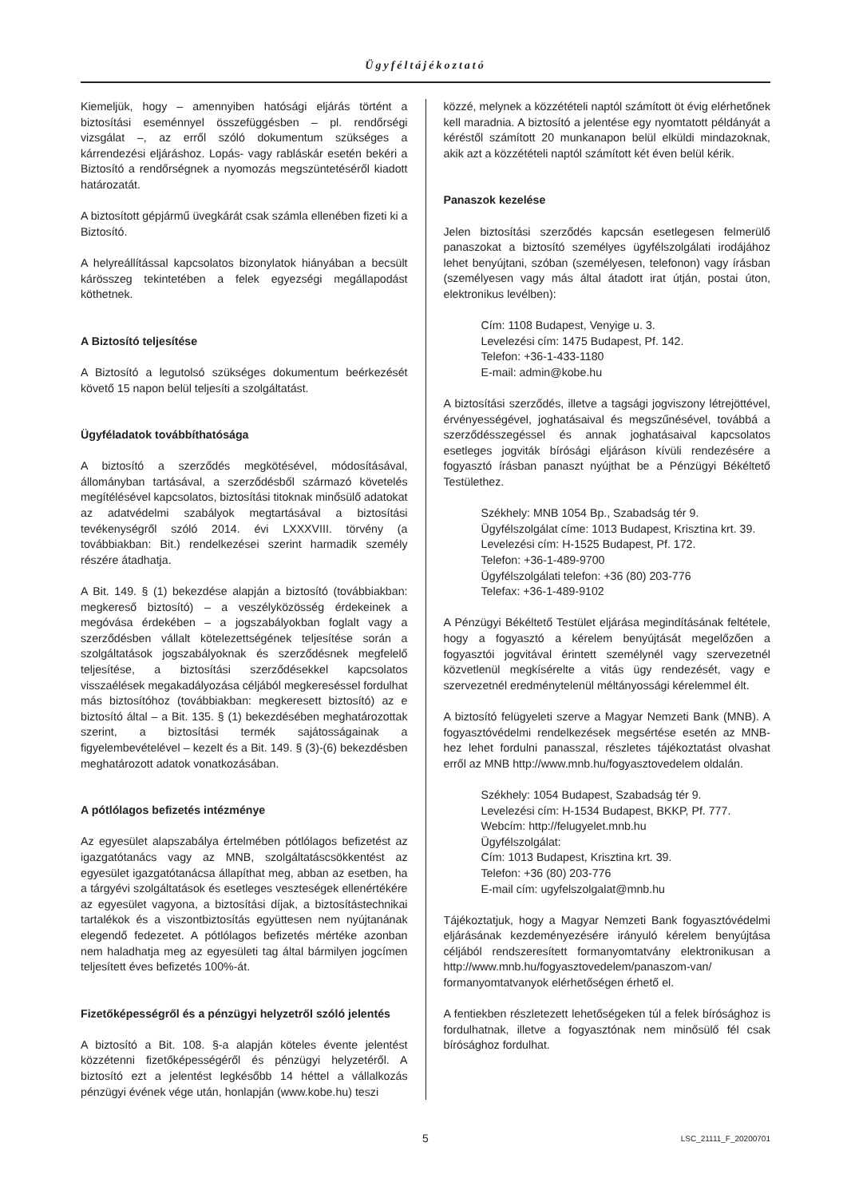Ügyféltájékoztató
Kiemeljük, hogy – amennyiben hatósági eljárás történt a biztosítási eseménnyel összefüggésben – pl. rendőrségi vizsgálat –, az erről szóló dokumentum szükséges a kárrendezési eljáráshoz. Lopás- vagy rabláskár esetén bekéri a Biztosító a rendőrségnek a nyomozás megszüntetéséről kiadott határozatát.
A biztosított gépjármű üvegkárát csak számla ellenében fizeti ki a Biztosító.
A helyreállítással kapcsolatos bizonylatok hiányában a becsült kárösszeg tekintetében a felek egyezségi megállapodást köthetnek.
A Biztosító teljesítése
A Biztosító a legutolsó szükséges dokumentum beérkezését követő 15 napon belül teljesíti a szolgáltatást.
Ügyféladatok továbbíthatósága
A biztosító a szerződés megkötésével, módosításával, állományban tartásával, a szerződésből származó követelés megítélésével kapcsolatos, biztosítási titoknak minősülő adatokat az adatvédelmi szabályok megtartásával a biztosítási tevékenységről szóló 2014. évi LXXXVIII. törvény (a továbbiakban: Bit.) rendelkezései szerint harmadik személy részére átadhatja.
A Bit. 149. § (1) bekezdése alapján a biztosító (továbbiakban: megkereső biztosító) – a veszélyközösség érdekeinek a megóvása érdekében – a jogszabályokban foglalt vagy a szerződésben vállalt kötelezettségének teljesítése során a szolgáltatások jogszabályoknak és szerződésnek megfelelő teljesítése, a biztosítási szerződésekkel kapcsolatos visszaélések megakadályozása céljából megkereséssel fordulhat más biztosítóhoz (továbbiakban: megkeresett biztosító) az e biztosító által – a Bit. 135. § (1) bekezdésében meghatározottak szerint, a biztosítási termék sajátosságainak a figyelembevételével – kezelt és a Bit. 149. § (3)-(6) bekezdésben meghatározott adatok vonatkozásában.
A pótlólagos befizetés intézménye
Az egyesület alapszabálya értelmében pótlólagos befizetést az igazgatótanács vagy az MNB, szolgáltatáscsökkentést az egyesület igazgatótanácsa állapíthat meg, abban az esetben, ha a tárgyévi szolgáltatások és esetleges veszteségek ellenértékére az egyesület vagyona, a biztosítási díjak, a biztosítástechnikai tartalékok és a viszontbiztosítás együttesen nem nyújtanának elegendő fedezetet. A pótlólagos befizetés mértéke azonban nem haladhatja meg az egyesületi tag által bármilyen jogcímen teljesített éves befizetés 100%-át.
Fizetőképességről és a pénzügyi helyzetről szóló jelentés
A biztosító a Bit. 108. §-a alapján köteles évente jelentést közzétenni fizetőképességéről és pénzügyi helyzetéről. A biztosító ezt a jelentést legkésőbb 14 héttel a vállalkozás pénzügyi évének vége után, honlapján (www.kobe.hu) teszi
közzé, melynek a közzétételi naptól számított öt évig elérhetőnek kell maradnia. A biztosító a jelentése egy nyomtatott példányát a kéréstől számított 20 munkanapon belül elküldi mindazoknak, akik azt a közzétételi naptól számított két éven belül kérik.
Panaszok kezelése
Jelen biztosítási szerződés kapcsán esetlegesen felmerülő panaszokat a biztosító személyes ügyfélszolgálati irodájához lehet benyújtani, szóban (személyesen, telefonon) vagy írásban (személyesen vagy más által átadott irat útján, postai úton, elektronikus levélben):
Cím: 1108 Budapest, Venyige u. 3.
Levelezési cím: 1475 Budapest, Pf. 142.
Telefon: +36-1-433-1180
E-mail: admin@kobe.hu
A biztosítási szerződés, illetve a tagsági jogviszony létrejöttével, érvényességével, joghatásaival és megszűnésével, továbbá a szerződésszegéssel és annak joghatásaival kapcsolatos esetleges jogviták bírósági eljáráson kívüli rendezésére a fogyasztó írásban panaszt nyújthat be a Pénzügyi Békéltető Testülethez.
Székhely: MNB 1054 Bp., Szabadság tér 9.
Ügyfélszolgálat címe: 1013 Budapest, Krisztina krt. 39.
Levelezési cím: H-1525 Budapest, Pf. 172.
Telefon: +36-1-489-9700
Ügyfélszolgálati telefon: +36 (80) 203-776
Telefax: +36-1-489-9102
A Pénzügyi Békéltető Testület eljárása megindításának feltétele, hogy a fogyasztó a kérelem benyújtását megelőzően a fogyasztói jogvitával érintett személynél vagy szervezetnél közvetlenül megkísérelte a vitás ügy rendezését, vagy e szervezetnél eredménytelenül méltányossági kérelemmel élt.
A biztosító felügyeleti szerve a Magyar Nemzeti Bank (MNB). A fogyasztóvédelmi rendelkezések megsértése esetén az MNB-hez lehet fordulni panasszal, részletes tájékoztatást olvashat erről az MNB http://www.mnb.hu/fogyasztovedelem oldalán.
Székhely: 1054 Budapest, Szabadság tér 9.
Levelezési cím: H-1534 Budapest, BKKP, Pf. 777.
Webcím: http://felugyelet.mnb.hu
Ügyfélszolgálat:
Cím: 1013 Budapest, Krisztina krt. 39.
Telefon: +36 (80) 203-776
E-mail cím: ugyfelszolgalat@mnb.hu
Tájékoztatjuk, hogy a Magyar Nemzeti Bank fogyasztóvédelmi eljárásának kezdeményezésére irányuló kérelem benyújtása céljából rendszeresített formanyomtatvány elektronikusan a http://www.mnb.hu/fogyasztovedelem/panaszom-van/ formanyomtatvanyok elérhetőségen érhető el.
A fentiekben részletezett lehetőségeken túl a felek bírósághoz is fordulhatnak, illetve a fogyasztónak nem minősülő fél csak bírósághoz fordulhat.
5 LSC_21111_F_20200701